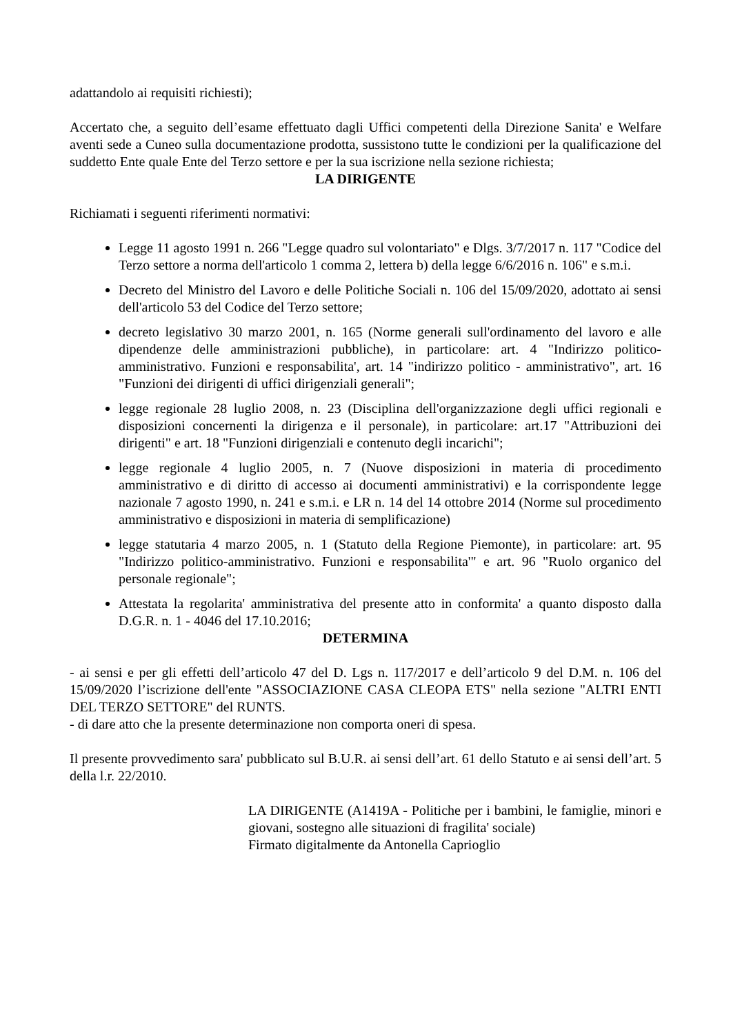adattandolo ai requisiti richiesti);
Accertato che, a seguito dell’esame effettuato dagli Uffici competenti della Direzione Sanita' e Welfare aventi sede a Cuneo sulla documentazione prodotta, sussistono tutte le condizioni per la qualificazione del suddetto Ente quale Ente del Terzo settore e per la sua iscrizione nella sezione richiesta;
LA DIRIGENTE
Richiamati i seguenti riferimenti normativi:
Legge 11 agosto 1991 n. 266 "Legge quadro sul volontariato" e Dlgs. 3/7/2017 n. 117 "Codice del Terzo settore a norma dell'articolo 1 comma 2, lettera b) della legge 6/6/2016 n. 106" e s.m.i.
Decreto del Ministro del Lavoro e delle Politiche Sociali n. 106 del 15/09/2020, adottato ai sensi dell'articolo 53 del Codice del Terzo settore;
decreto legislativo 30 marzo 2001, n. 165 (Norme generali sull'ordinamento del lavoro e alle dipendenze delle amministrazioni pubbliche), in particolare: art. 4 "Indirizzo politico-amministrativo. Funzioni e responsabilita', art. 14 "indirizzo politico - amministrativo", art. 16 "Funzioni dei dirigenti di uffici dirigenziali generali";
legge regionale 28 luglio 2008, n. 23 (Disciplina dell'organizzazione degli uffici regionali e disposizioni concernenti la dirigenza e il personale), in particolare: art.17 "Attribuzioni dei dirigenti" e art. 18 "Funzioni dirigenziali e contenuto degli incarichi";
legge regionale 4 luglio 2005, n. 7 (Nuove disposizioni in materia di procedimento amministrativo e di diritto di accesso ai documenti amministrativi) e la corrispondente legge nazionale 7 agosto 1990, n. 241 e s.m.i. e LR n. 14 del 14 ottobre 2014 (Norme sul procedimento amministrativo e disposizioni in materia di semplificazione)
legge statutaria 4 marzo 2005, n. 1 (Statuto della Regione Piemonte), in particolare: art. 95 "Indirizzo politico-amministrativo. Funzioni e responsabilita'" e art. 96 "Ruolo organico del personale regionale";
Attestata la regolarita' amministrativa del presente atto in conformita' a quanto disposto dalla D.G.R. n. 1 - 4046 del 17.10.2016;
DETERMINA
- ai sensi e per gli effetti dell’articolo 47 del D. Lgs n. 117/2017 e dell’articolo 9 del D.M. n. 106 del 15/09/2020 l’iscrizione dell'ente "ASSOCIAZIONE CASA CLEOPA ETS" nella sezione "ALTRI ENTI DEL TERZO SETTORE" del RUNTS.
- di dare atto che la presente determinazione non comporta oneri di spesa.
Il presente provvedimento sara' pubblicato sul B.U.R. ai sensi dell’art. 61 dello Statuto e ai sensi dell’art. 5 della l.r. 22/2010.
LA DIRIGENTE (A1419A - Politiche per i bambini, le famiglie, minori e giovani, sostegno alle situazioni di fragilita' sociale)
Firmato digitalmente da Antonella Caprioglio